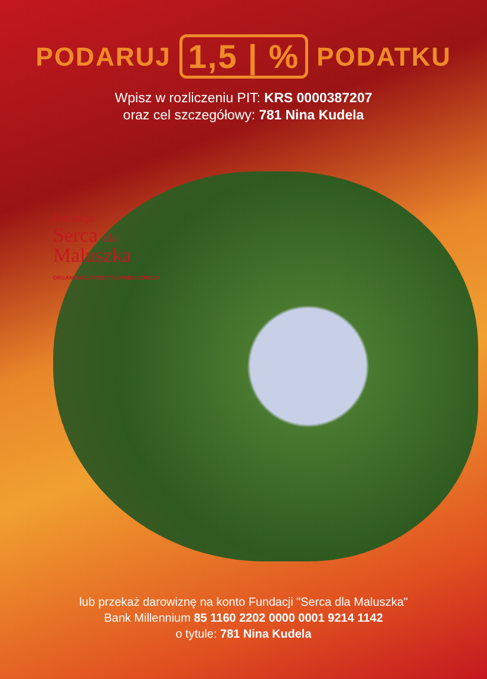PODARUJ 1,5 | % PODATKU
Wpisz w rozliczeniu PIT: KRS 0000387207
oraz cel szczegółowy: 781 Nina Kudela
fundacja
Serca dla
Maluszka
ORGANIZACJA POŻYTKU PUBLICZNEGO
lub przekaż darowiznę na konto Fundacji "Serca dla Maluszka"
Bank Millennium 85 1160 2202 0000 0001 9214 1142
o tytule: 781 Nina Kudela